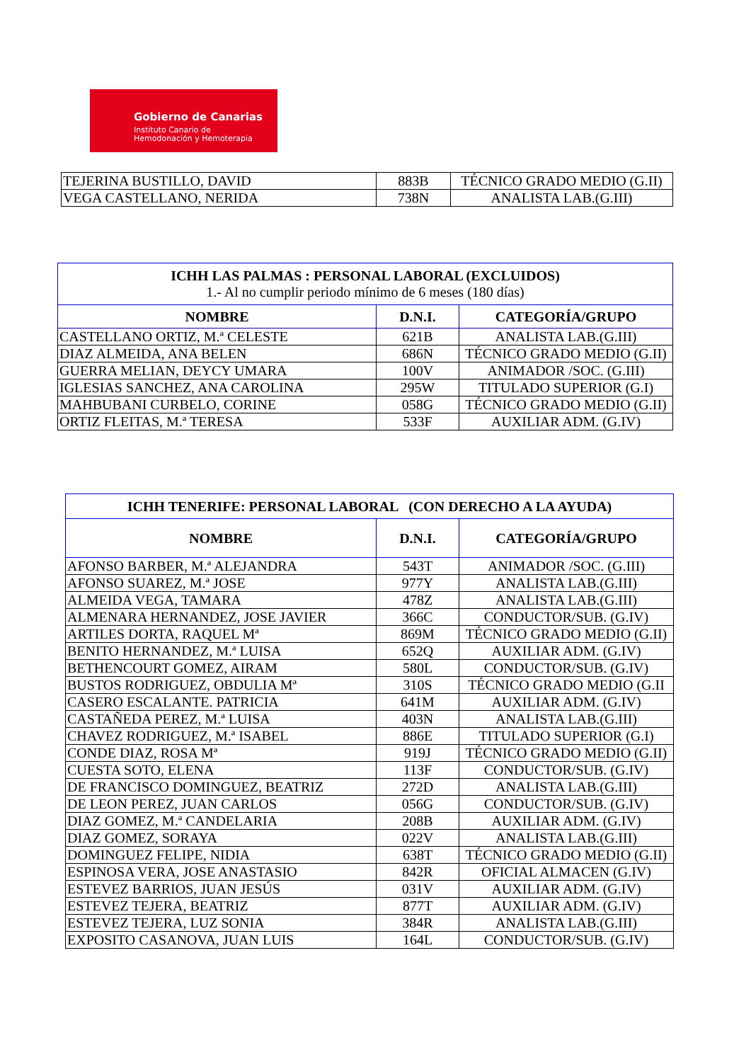Gobierno de Canarias
Instituto Canario de
Hemodonación y Hemoterapia
| TEJERINA BUSTILLO, DAVID | 883B | TÉCNICO GRADO MEDIO (G.II) |
| VEGA CASTELLANO, NERIDA | 738N | ANALISTA LAB.(G.III) |
| ICHH LAS PALMAS : PERSONAL LABORAL (EXCLUIDOS) 1.- Al no cumplir periodo mínimo de 6 meses (180 días) | | |
| NOMBRE | D.N.I. | CATEGORÍA/GRUPO |
| CASTELLANO ORTIZ, M.ª CELESTE | 621B | ANALISTA LAB.(G.III) |
| DIAZ ALMEIDA, ANA BELEN | 686N | TÉCNICO GRADO MEDIO (G.II) |
| GUERRA MELIAN, DEYCY UMARA | 100V | ANIMADOR /SOC. (G.III) |
| IGLESIAS SANCHEZ, ANA CAROLINA | 295W | TITULADO SUPERIOR (G.I) |
| MAHBUBANI CURBELO, CORINE | 058G | TÉCNICO GRADO MEDIO (G.II) |
| ORTIZ FLEITAS, M.ª TERESA | 533F | AUXILIAR ADM. (G.IV) |
| ICHH TENERIFE: PERSONAL LABORAL (CON DERECHO A LA AYUDA) | | |
| NOMBRE | D.N.I. | CATEGORÍA/GRUPO |
| AFONSO BARBER, M.ª ALEJANDRA | 543T | ANIMADOR /SOC. (G.III) |
| AFONSO SUAREZ, M.ª JOSE | 977Y | ANALISTA LAB.(G.III) |
| ALMEIDA VEGA, TAMARA | 478Z | ANALISTA LAB.(G.III) |
| ALMENARA HERNANDEZ, JOSE JAVIER | 366C | CONDUCTOR/SUB. (G.IV) |
| ARTILES DORTA, RAQUEL Mª | 869M | TÉCNICO GRADO MEDIO (G.II) |
| BENITO HERNANDEZ, M.ª LUISA | 652Q | AUXILIAR ADM. (G.IV) |
| BETHENCOURT GOMEZ, AIRAM | 580L | CONDUCTOR/SUB. (G.IV) |
| BUSTOS RODRIGUEZ, OBDULIA Mª | 310S | TÉCNICO GRADO MEDIO (G.II |
| CASERO ESCALANTE. PATRICIA | 641M | AUXILIAR ADM. (G.IV) |
| CASTAÑEDA PEREZ, M.ª LUISA | 403N | ANALISTA LAB.(G.III) |
| CHAVEZ RODRIGUEZ, M.ª ISABEL | 886E | TITULADO SUPERIOR (G.I) |
| CONDE DIAZ, ROSA Mª | 919J | TÉCNICO GRADO MEDIO (G.II) |
| CUESTA SOTO, ELENA | 113F | CONDUCTOR/SUB. (G.IV) |
| DE FRANCISCO DOMINGUEZ, BEATRIZ | 272D | ANALISTA LAB.(G.III) |
| DE LEON PEREZ, JUAN CARLOS | 056G | CONDUCTOR/SUB. (G.IV) |
| DIAZ GOMEZ, M.ª CANDELARIA | 208B | AUXILIAR ADM. (G.IV) |
| DIAZ GOMEZ, SORAYA | 022V | ANALISTA LAB.(G.III) |
| DOMINGUEZ FELIPE, NIDIA | 638T | TÉCNICO GRADO MEDIO (G.II) |
| ESPINOSA VERA, JOSE ANASTASIO | 842R | OFICIAL ALMACEN (G.IV) |
| ESTEVEZ BARRIOS, JUAN JESÚS | 031V | AUXILIAR ADM. (G.IV) |
| ESTEVEZ TEJERA, BEATRIZ | 877T | AUXILIAR ADM. (G.IV) |
| ESTEVEZ TEJERA, LUZ SONIA | 384R | ANALISTA LAB.(G.III) |
| EXPOSITO CASANOVA, JUAN LUIS | 164L | CONDUCTOR/SUB. (G.IV) |